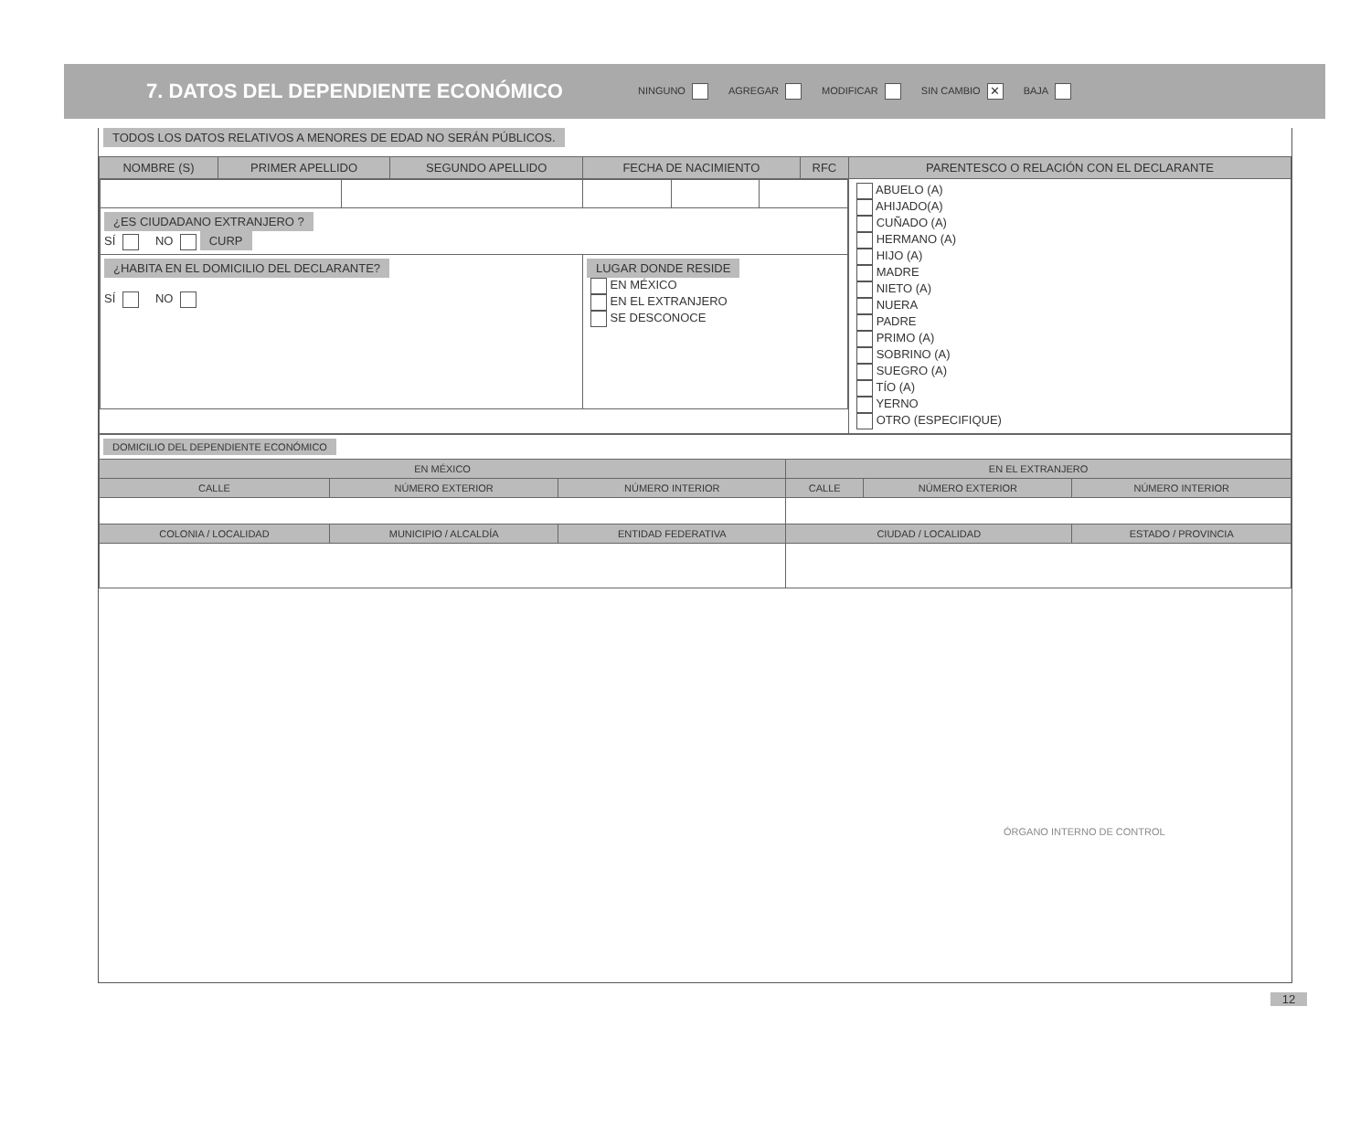7. DATOS DEL DEPENDIENTE ECONÓMICO
NINGUNO AGREGAR MODIFICAR SIN CAMBIO ✕ BAJA
TODOS LOS DATOS RELATIVOS A MENORES DE EDAD NO SERÁN PÚBLICOS.
| NOMBRE (S) | PRIMER APELLIDO | SEGUNDO APELLIDO | FECHA DE NACIMIENTO | RFC | PARENTESCO O RELACIÓN CON EL DECLARANTE |
| --- | --- | --- | --- | --- | --- |
| / ¿ES CIUDADANO EXTRANJERO ? SÍ NO CURP / / / / / / ¿HABITA EN EL DOMICILIO DEL DECLARANTE? SÍ NO / / LUGAR DONDE RESIDE EN MÉXICO EN EL EXTRANJERO SE DESCONOCE / / / | | | | | ABUELO (A) AHIJADO(A) CUÑADO (A) HERMANO (A) HIJO (A) MADRE NIETO (A) NUERA PADRE PRIMO (A) SOBRINO (A) SUEGRO (A) TÍO (A) YERNO OTRO (ESPECIFIQUE) |
| DOMICILIO DEL DEPENDIENTE ECONÓMICO | | | | | |
| EN MÉXICO | | | EN EL EXTRANJERO | | |
| CALLE | NÚMERO EXTERIOR | NÚMERO INTERIOR | CALLE | NÚMERO EXTERIOR | NÚMERO INTERIOR |
| COLONIA / LOCALIDAD | MUNICIPIO / ALCALDÍA | ENTIDAD FEDERATIVA | CIUDAD / LOCALIDAD | | ESTADO / PROVINCIA |
ÓRGANO INTERNO DE CONTROL
12